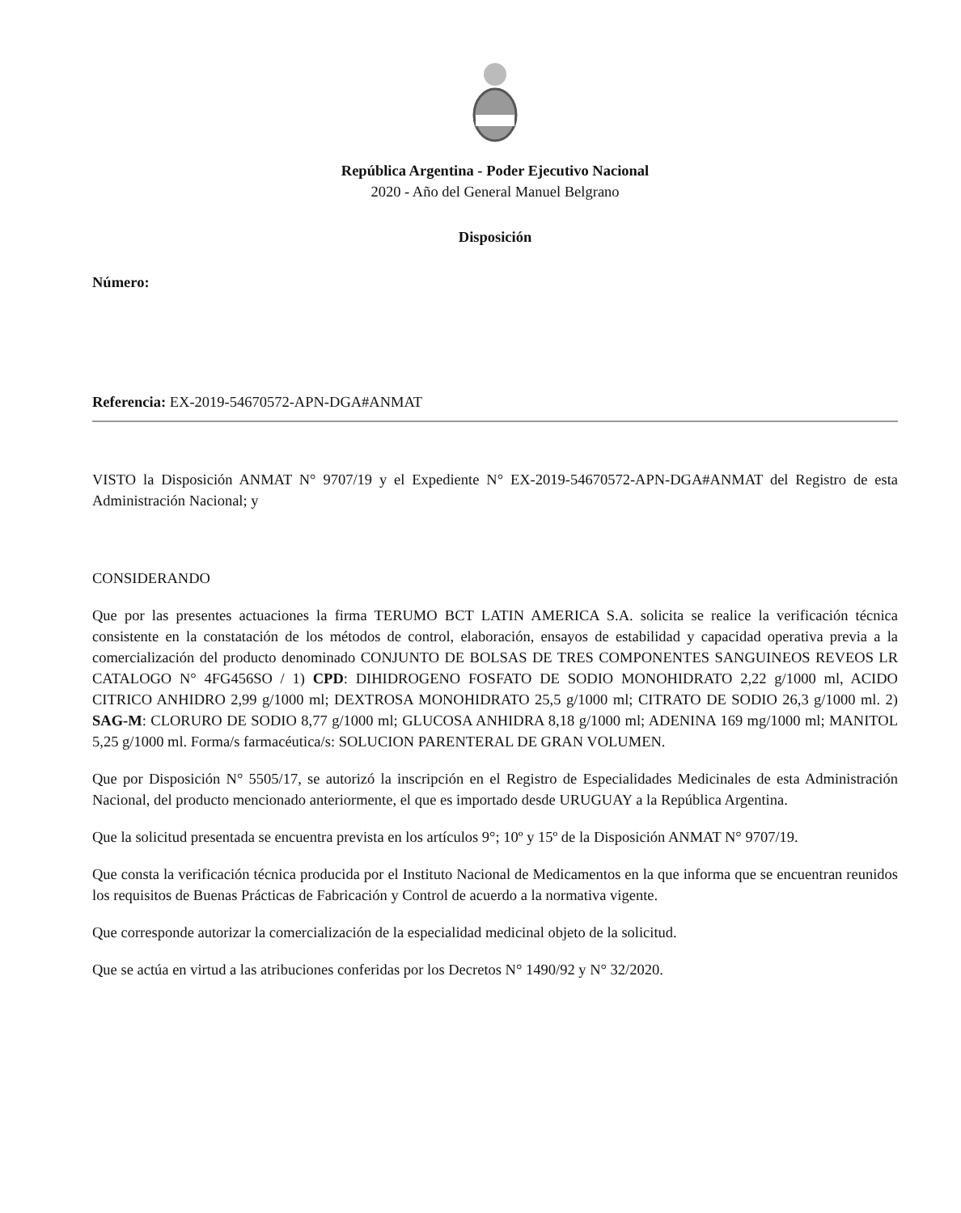República Argentina - Poder Ejecutivo Nacional
2020 - Año del General Manuel Belgrano
Disposición
Número:
Referencia: EX-2019-54670572-APN-DGA#ANMAT
VISTO la Disposición ANMAT N° 9707/19 y el Expediente N° EX-2019-54670572-APN-DGA#ANMAT del Registro de esta Administración Nacional; y
CONSIDERANDO
Que por las presentes actuaciones la firma TERUMO BCT LATIN AMERICA S.A. solicita se realice la verificación técnica consistente en la constatación de los métodos de control, elaboración, ensayos de estabilidad y capacidad operativa previa a la comercialización del producto denominado CONJUNTO DE BOLSAS DE TRES COMPONENTES SANGUINEOS REVEOS LR CATALOGO N° 4FG456SO / 1) CPD: DIHIDROGENO FOSFATO DE SODIO MONOHIDRATO 2,22 g/1000 ml, ACIDO CITRICO ANHIDRO 2,99 g/1000 ml; DEXTROSA MONOHIDRATO 25,5 g/1000 ml; CITRATO DE SODIO 26,3 g/1000 ml. 2) SAG-M: CLORURO DE SODIO 8,77 g/1000 ml; GLUCOSA ANHIDRA 8,18 g/1000 ml; ADENINA 169 mg/1000 ml; MANITOL 5,25 g/1000 ml. Forma/s farmacéutica/s: SOLUCION PARENTERAL DE GRAN VOLUMEN.
Que por Disposición N° 5505/17, se autorizó la inscripción en el Registro de Especialidades Medicinales de esta Administración Nacional, del producto mencionado anteriormente, el que es importado desde URUGUAY a la República Argentina.
Que la solicitud presentada se encuentra prevista en los artículos 9°; 10º y 15º de la Disposición ANMAT N° 9707/19.
Que consta la verificación técnica producida por el Instituto Nacional de Medicamentos en la que informa que se encuentran reunidos los requisitos de Buenas Prácticas de Fabricación y Control de acuerdo a la normativa vigente.
Que corresponde autorizar la comercialización de la especialidad medicinal objeto de la solicitud.
Que se actúa en virtud a las atribuciones conferidas por los Decretos N° 1490/92 y N° 32/2020.